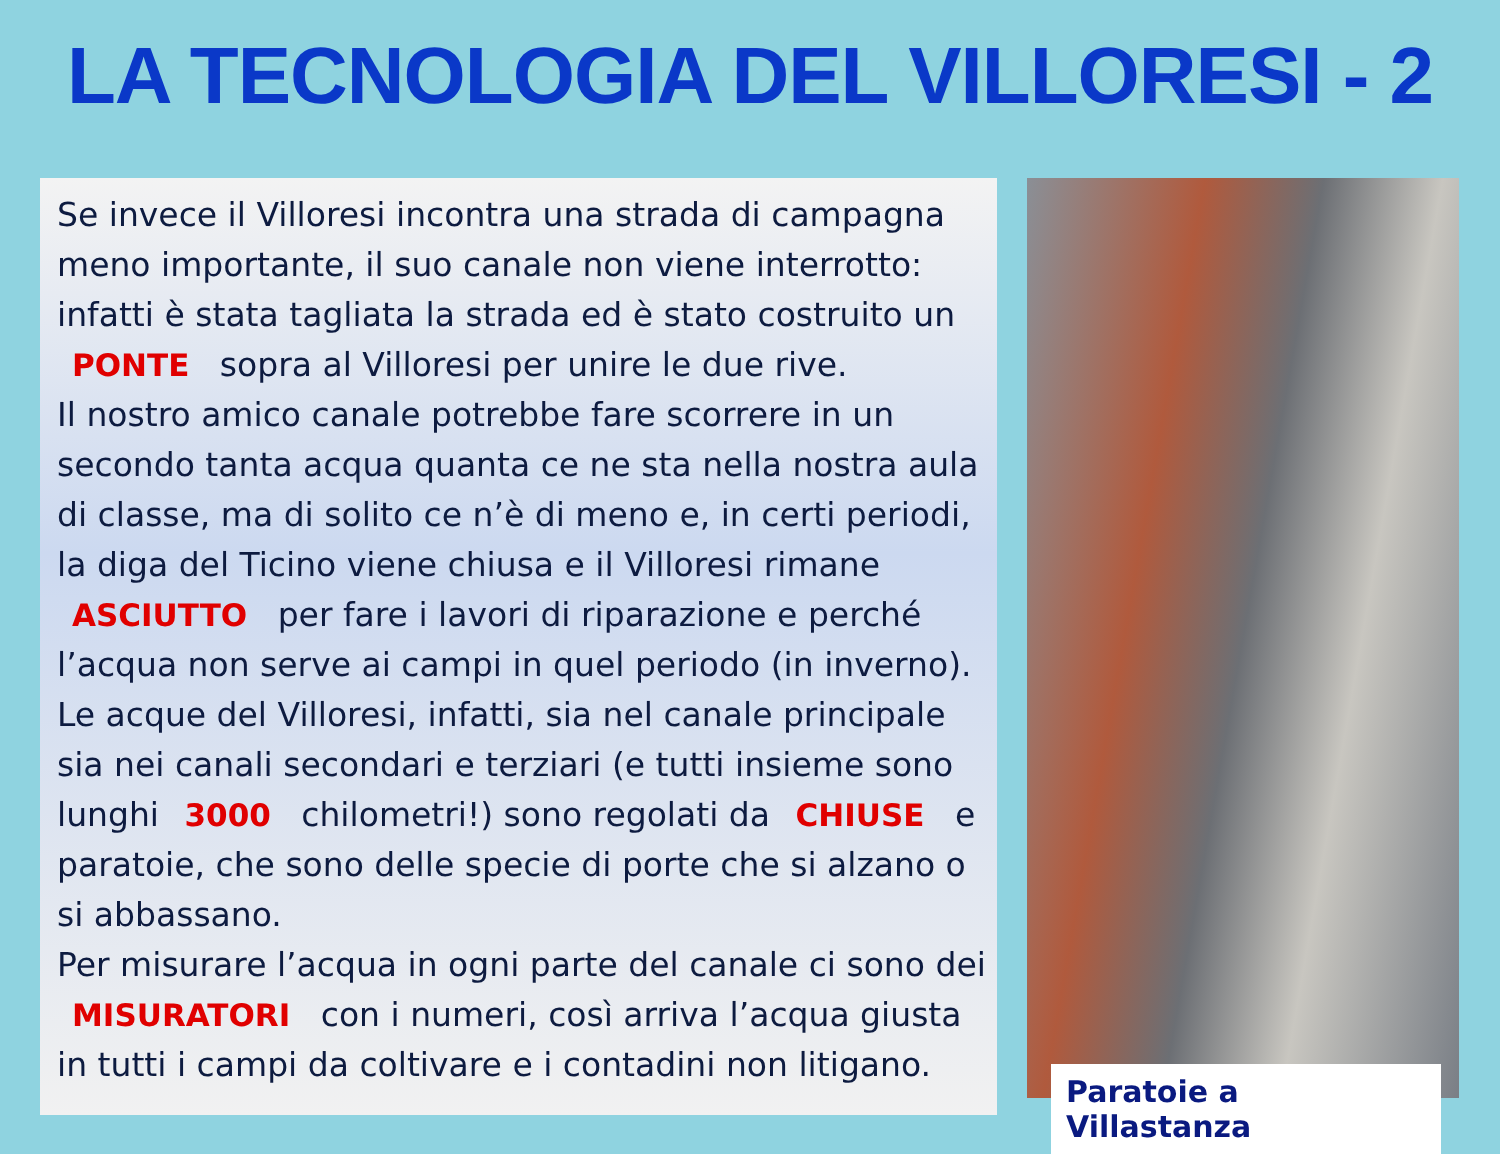LA TECNOLOGIA DEL VILLORESI - 2
Se invece il Villoresi incontra una strada di campagna meno importante, il suo canale non viene interrotto: infatti è stata tagliata la strada ed è stato costruito un PONTE sopra al Villoresi per unire le due rive.
Il nostro amico canale potrebbe fare scorrere in un secondo tanta acqua quanta ce ne sta nella nostra aula di classe, ma di solito ce n’è di meno e, in certi periodi, la diga del Ticino viene chiusa e il Villoresi rimane ASCIUTTO per fare i lavori di riparazione e perché l’acqua non serve ai campi in quel periodo (in inverno).
Le acque del Villoresi, infatti, sia nel canale principale sia nei canali secondari e terziari (e tutti insieme sono lunghi 3000 chilometri!) sono regolati da CHIUSE e paratoie, che sono delle specie di porte che si alzano o si abbassano.
Per misurare l’acqua in ogni parte del canale ci sono dei MISURATORI con i numeri, così arriva l’acqua giusta in tutti i campi da coltivare e i contadini non litigano.
Paratoie a Villastanza